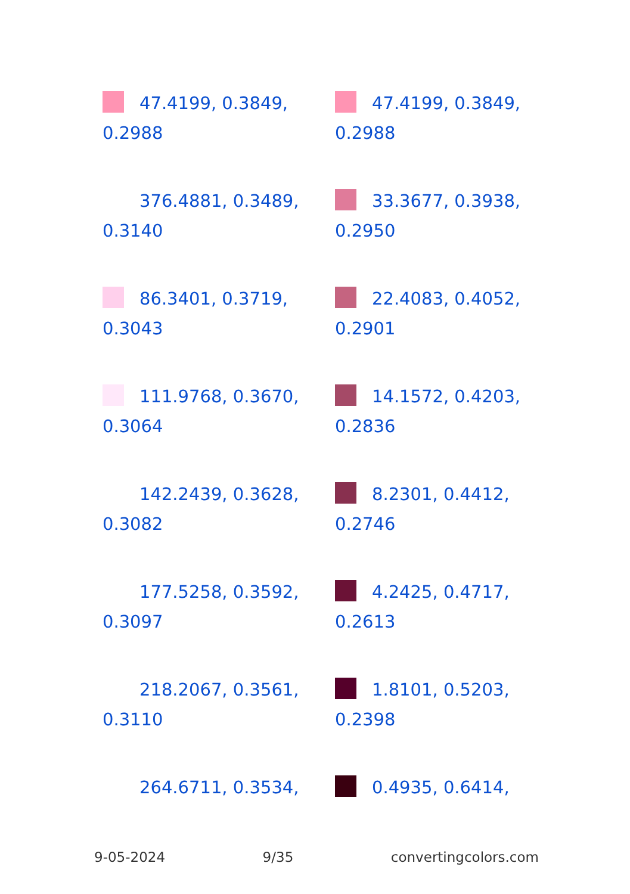47.4199, 0.3849, 0.2988
47.4199, 0.3849, 0.2988
376.4881, 0.3489, 0.3140
33.3677, 0.3938, 0.2950
86.3401, 0.3719, 0.3043
22.4083, 0.4052, 0.2901
111.9768, 0.3670, 0.3064
14.1572, 0.4203, 0.2836
142.2439, 0.3628, 0.3082
8.2301, 0.4412, 0.2746
177.5258, 0.3592, 0.3097
4.2425, 0.4717, 0.2613
218.2067, 0.3561, 0.3110
1.8101, 0.5203, 0.2398
264.6711, 0.3534,
0.4935, 0.6414,
9-05-2024 9/35 convertingcolors.com